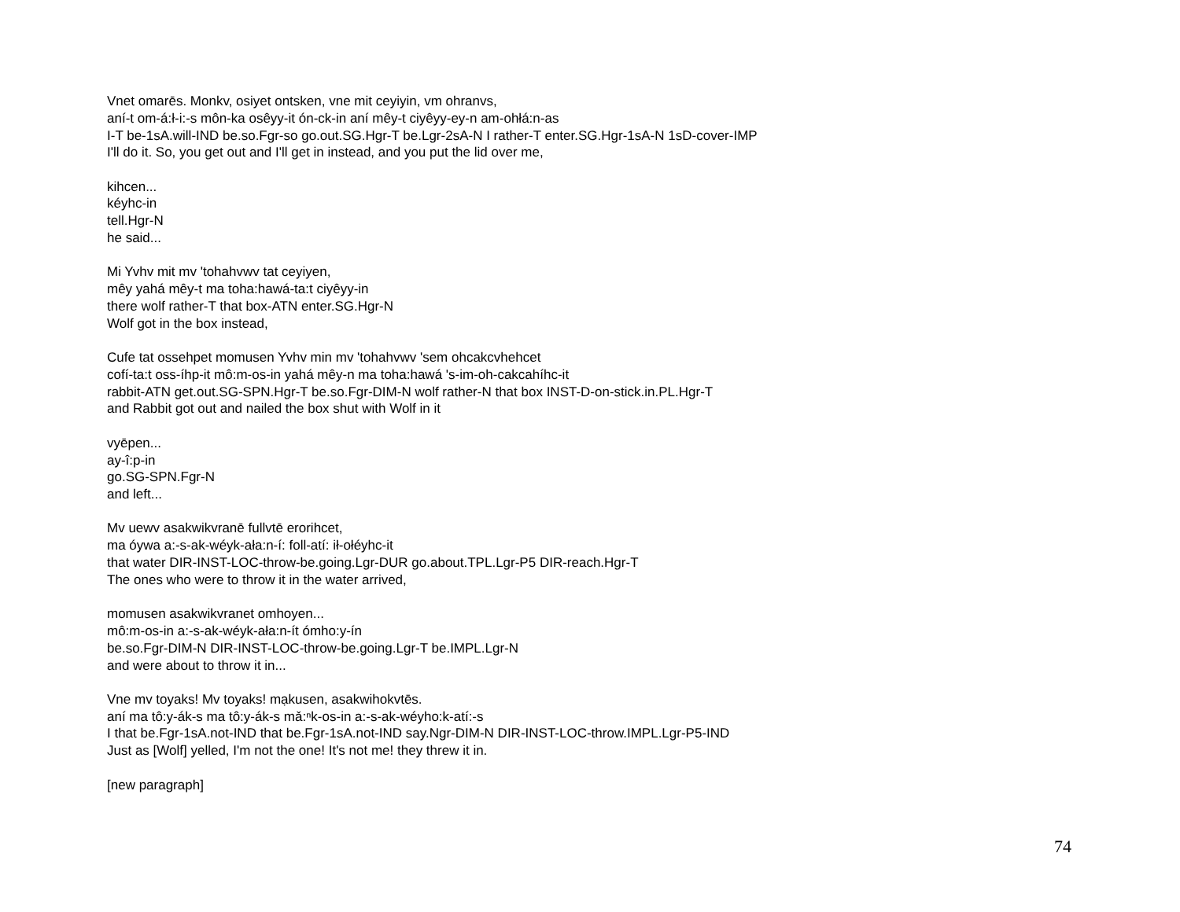Vnet omarēs. Monkv, osiyet ontsken, vne mit ceyiyin, vm ohranvs,
aní-t om-á:ł-i:-s môn-ka osêyy-it ón-ck-in aní mêy-t ciyêyy-ey-n am-ohłá:n-as
I-T be-1sA.will-IND be.so.Fgr-so go.out.SG.Hgr-T be.Lgr-2sA-N I rather-T enter.SG.Hgr-1sA-N 1sD-cover-IMP
I'll do it. So, you get out and I'll get in instead, and you put the lid over me,
kihcen...
kéyhc-in
tell.Hgr-N
he said...
Mi Yvhv mit mv 'tohahvwv tat ceyiyen,
mêy yahá mêy-t ma toha:hawá-ta:t ciyêyy-in
there wolf rather-T that box-ATN enter.SG.Hgr-N
Wolf got in the box instead,
Cufe tat ossehpet momusen Yvhv min mv 'tohahvwv 'sem ohcakcvhehcet
cofí-ta:t oss-íhp-it mô:m-os-in yahá mêy-n ma toha:hawá 's-im-oh-cakcahíhc-it
rabbit-ATN get.out.SG-SPN.Hgr-T be.so.Fgr-DIM-N wolf rather-N that box INST-D-on-stick.in.PL.Hgr-T
and Rabbit got out and nailed the box shut with Wolf in it
vyēpen...
ay-î:p-in
go.SG-SPN.Fgr-N
and left...
Mv uewv asakwikvranē fullvtē erorihcet,
ma óywa a:-s-ak-wéyk-ała:n-í: foll-atí: ił-ołéyhc-it
that water DIR-INST-LOC-throw-be.going.Lgr-DUR go.about.TPL.Lgr-P5 DIR-reach.Hgr-T
The ones who were to throw it in the water arrived,
momusen asakwikvranet omhoyen...
mô:m-os-in a:-s-ak-wéyk-ała:n-ít ómho:y-ín
be.so.Fgr-DIM-N DIR-INST-LOC-throw-be.going.Lgr-T be.IMPL.Lgr-N
and were about to throw it in...
Vne mv toyaks! Mv toyaks! mạkusen, asakwihokvtēs.
aní ma tô:y-ák-s ma tô:y-ák-s mǎ:ⁿk-os-in a:-s-ak-wéyho:k-atí:-s
I that be.Fgr-1sA.not-IND that be.Fgr-1sA.not-IND say.Ngr-DIM-N DIR-INST-LOC-throw.IMPL.Lgr-P5-IND
Just as [Wolf] yelled, I'm not the one! It's not me! they threw it in.
[new paragraph]
74